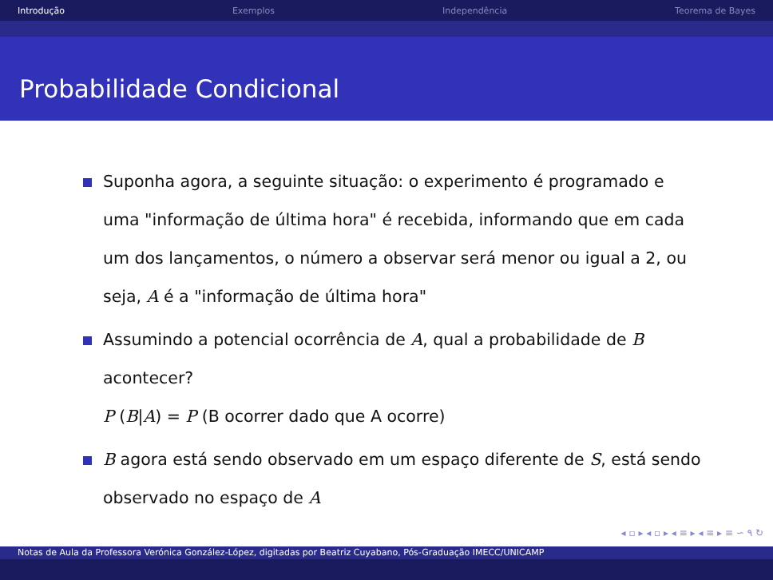Introdução Exemplos Independência Teorema de Bayes
Probabilidade Condicional
Suponha agora, a seguinte situação: o experimento é programado e uma "informação de última hora" é recebida, informando que em cada um dos lançamentos, o número a observar será menor ou igual a 2, ou seja, A é a "informação de última hora"
Assumindo a potencial ocorrência de A, qual a probabilidade de B acontecer?
P (B|A) = P (B ocorrer dado que A ocorre)
B agora está sendo observado em um espaço diferente de S, está sendo observado no espaço de A
◂ ▫ ▸ ◂ ▫ ▸ ◂ ≡ ▸ ◂ ≡ ▸ ≡ ∽ ۹ ↻
Notas de Aula da Professora Verónica González-López, digitadas por Beatriz Cuyabano, Pós-Graduação IMECC/UNICAMP